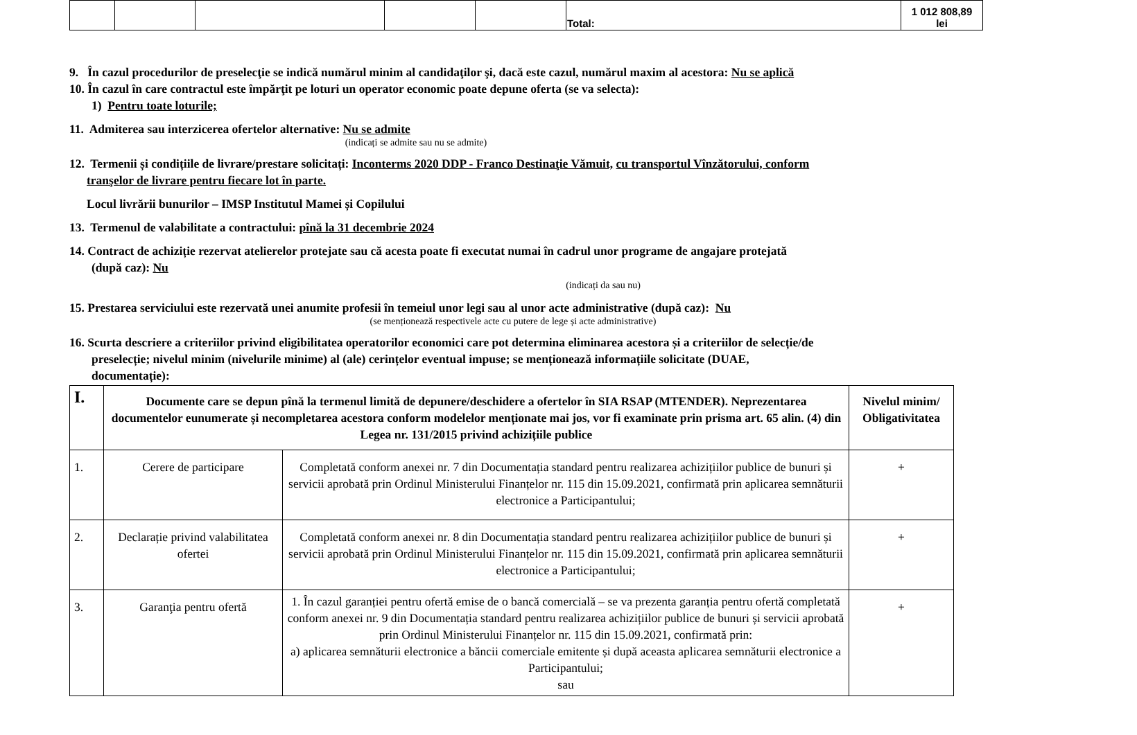| | | | | | Total: | 1 012 808,89 lei |
9. În cazul procedurilor de preselecţie se indică numărul minim al candidaţilor şi, dacă este cazul, numărul maxim al acestora: Nu se aplică
10. În cazul în care contractul este împărţit pe loturi un operator economic poate depune oferta (se va selecta):
1) Pentru toate loturile;
11. Admiterea sau interzicerea ofertelor alternative: Nu se admite
(indicați se admite sau nu se admite)
12. Termenii și condițiile de livrare/prestare solicitați: Inconterms 2020 DDP - Franco Destinaţie Vămuit, cu transportul Vînzătorului, conform
tranşelor de livrare pentru fiecare lot în parte.
Locul livrării bunurilor – IMSP Institutul Mamei și Copilului
13. Termenul de valabilitate a contractului: pînă la 31 decembrie 2024
14. Contract de achiziție rezervat atelierelor protejate sau că acesta poate fi executat numai în cadrul unor programe de angajare protejată
(după caz): Nu
(indicați da sau nu)
15. Prestarea serviciului este rezervată unei anumite profesii în temeiul unor legi sau al unor acte administrative (după caz): Nu
(se menționează respectivele acte cu putere de lege și acte administrative)
16. Scurta descriere a criteriilor privind eligibilitatea operatorilor economici care pot determina eliminarea acestora și a criteriilor de selecție/de
preselecție; nivelul minim (nivelurile minime) al (ale) cerințelor eventual impuse; se menționează informațiile solicitate (DUAE,
documentație):
| I. | Documente care se depun pînă la termenul limită de depunere/deschidere a ofertelor în SIA RSAP (MTENDER). Neprezentarea documentelor eunumerate și necompletarea acestora conform modelelor menționate mai jos, vor fi examinate prin prisma art. 65 alin. (4) din Legea nr. 131/2015 privind achizițiile publice | | Nivelul minim/ Obligativitatea |
| --- | --- | --- | --- |
| 1. | Cerere de participare | Completată conform anexei nr. 7 din Documentația standard pentru realizarea achizițiilor publice de bunuri și servicii aprobată prin Ordinul Ministerului Finanțelor nr. 115 din 15.09.2021, confirmată prin aplicarea semnăturii electronice a Participantului; | + |
| 2. | Declarație privind valabilitatea ofertei | Completată conform anexei nr. 8 din Documentația standard pentru realizarea achizițiilor publice de bunuri și servicii aprobată prin Ordinul Ministerului Finanțelor nr. 115 din 15.09.2021, confirmată prin aplicarea semnăturii electronice a Participantului; | + |
| 3. | Garanţia pentru ofertă | 1. În cazul garanției pentru ofertă emise de o bancă comercială – se va prezenta garanția pentru ofertă completată conform anexei nr. 9 din Documentația standard pentru realizarea achizițiilor publice de bunuri și servicii aprobată prin Ordinul Ministerului Finanțelor nr. 115 din 15.09.2021, confirmată prin: a) aplicarea semnăturii electronice a băncii comerciale emitente și după aceasta aplicarea semnăturii electronice a Participantului; sau | + |